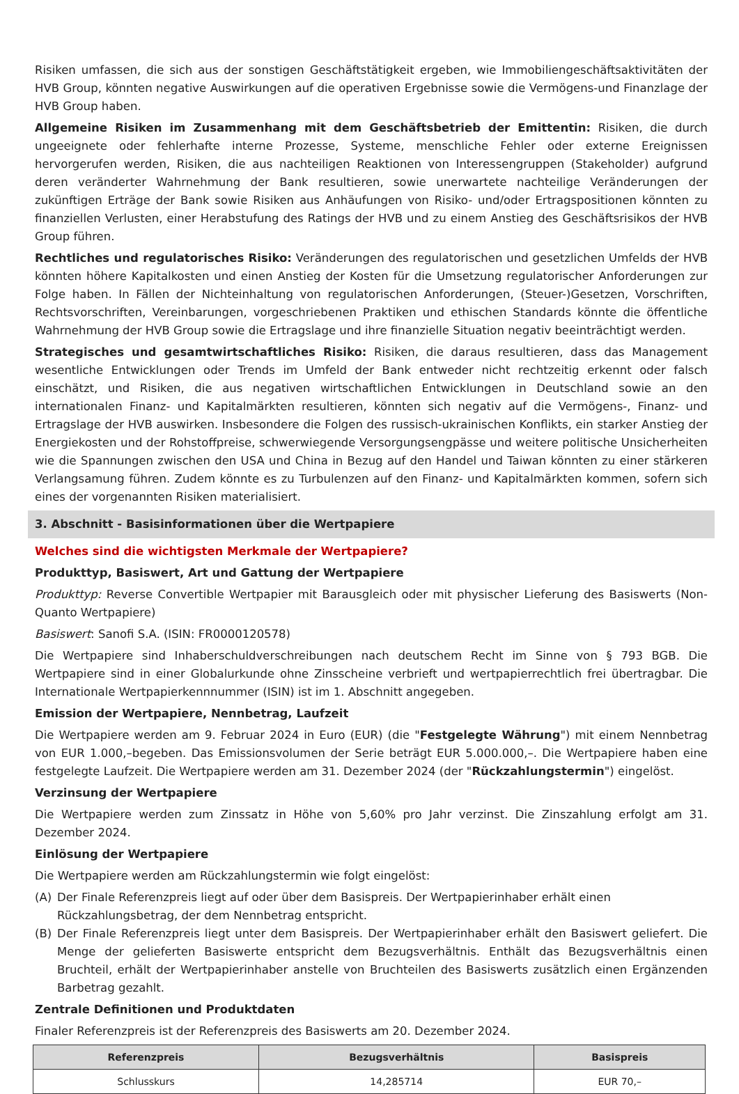Risiken umfassen, die sich aus der sonstigen Geschäftstätigkeit ergeben, wie Immobiliengeschäftsaktivitäten der HVB Group, könnten negative Auswirkungen auf die operativen Ergebnisse sowie die Vermögens-und Finanzlage der HVB Group haben.
Allgemeine Risiken im Zusammenhang mit dem Geschäftsbetrieb der Emittentin: Risiken, die durch ungeeignete oder fehlerhafte interne Prozesse, Systeme, menschliche Fehler oder externe Ereignissen hervorgerufen werden, Risiken, die aus nachteiligen Reaktionen von Interessengruppen (Stakeholder) aufgrund deren veränderter Wahrnehmung der Bank resultieren, sowie unerwartete nachteilige Veränderungen der zukünftigen Erträge der Bank sowie Risiken aus Anhäufungen von Risiko- und/oder Ertragspositionen könnten zu finanziellen Verlusten, einer Herabstufung des Ratings der HVB und zu einem Anstieg des Geschäftsrisikos der HVB Group führen.
Rechtliches und regulatorisches Risiko: Veränderungen des regulatorischen und gesetzlichen Umfelds der HVB könnten höhere Kapitalkosten und einen Anstieg der Kosten für die Umsetzung regulatorischer Anforderungen zur Folge haben. In Fällen der Nichteinhaltung von regulatorischen Anforderungen, (Steuer-)Gesetzen, Vorschriften, Rechtsvorschriften, Vereinbarungen, vorgeschriebenen Praktiken und ethischen Standards könnte die öffentliche Wahrnehmung der HVB Group sowie die Ertragslage und ihre finanzielle Situation negativ beeinträchtigt werden.
Strategisches und gesamtwirtschaftliches Risiko: Risiken, die daraus resultieren, dass das Management wesentliche Entwicklungen oder Trends im Umfeld der Bank entweder nicht rechtzeitig erkennt oder falsch einschätzt, und Risiken, die aus negativen wirtschaftlichen Entwicklungen in Deutschland sowie an den internationalen Finanz- und Kapitalmärkten resultieren, könnten sich negativ auf die Vermögens-, Finanz- und Ertragslage der HVB auswirken. Insbesondere die Folgen des russisch-ukrainischen Konflikts, ein starker Anstieg der Energiekosten und der Rohstoffpreise, schwerwiegende Versorgungsengpässe und weitere politische Unsicherheiten wie die Spannungen zwischen den USA und China in Bezug auf den Handel und Taiwan könnten zu einer stärkeren Verlangsamung führen. Zudem könnte es zu Turbulenzen auf den Finanz- und Kapitalmärkten kommen, sofern sich eines der vorgenannten Risiken materialisiert.
3. Abschnitt - Basisinformationen über die Wertpapiere
Welches sind die wichtigsten Merkmale der Wertpapiere?
Produkttyp, Basiswert, Art und Gattung der Wertpapiere
Produkttyp: Reverse Convertible Wertpapier mit Barausgleich oder mit physischer Lieferung des Basiswerts (Non-Quanto Wertpapiere)
Basiswert: Sanofi S.A. (ISIN: FR0000120578)
Die Wertpapiere sind Inhaberschuldverschreibungen nach deutschem Recht im Sinne von § 793 BGB. Die Wertpapiere sind in einer Globalurkunde ohne Zinsscheine verbrieft und wertpapierrechtlich frei übertragbar. Die Internationale Wertpapierkennnummer (ISIN) ist im 1. Abschnitt angegeben.
Emission der Wertpapiere, Nennbetrag, Laufzeit
Die Wertpapiere werden am 9. Februar 2024 in Euro (EUR) (die "Festgelegte Währung") mit einem Nennbetrag von EUR 1.000,–begeben. Das Emissionsvolumen der Serie beträgt EUR 5.000.000,–. Die Wertpapiere haben eine festgelegte Laufzeit. Die Wertpapiere werden am 31. Dezember 2024 (der "Rückzahlungstermin") eingelöst.
Verzinsung der Wertpapiere
Die Wertpapiere werden zum Zinssatz in Höhe von 5,60% pro Jahr verzinst. Die Zinszahlung erfolgt am 31. Dezember 2024.
Einlösung der Wertpapiere
Die Wertpapiere werden am Rückzahlungstermin wie folgt eingelöst:
(A) Der Finale Referenzpreis liegt auf oder über dem Basispreis. Der Wertpapierinhaber erhält einen Rückzahlungsbetrag, der dem Nennbetrag entspricht.
(B) Der Finale Referenzpreis liegt unter dem Basispreis. Der Wertpapierinhaber erhält den Basiswert geliefert. Die Menge der gelieferten Basiswerte entspricht dem Bezugsverhältnis. Enthält das Bezugsverhältnis einen Bruchteil, erhält der Wertpapierinhaber anstelle von Bruchteilen des Basiswerts zusätzlich einen Ergänzenden Barbetrag gezahlt.
Zentrale Definitionen und Produktdaten
Finaler Referenzpreis ist der Referenzpreis des Basiswerts am 20. Dezember 2024.
| Referenzpreis | Bezugsverhältnis | Basispreis |
| --- | --- | --- |
| Schlusskurs | 14,285714 | EUR 70,– |